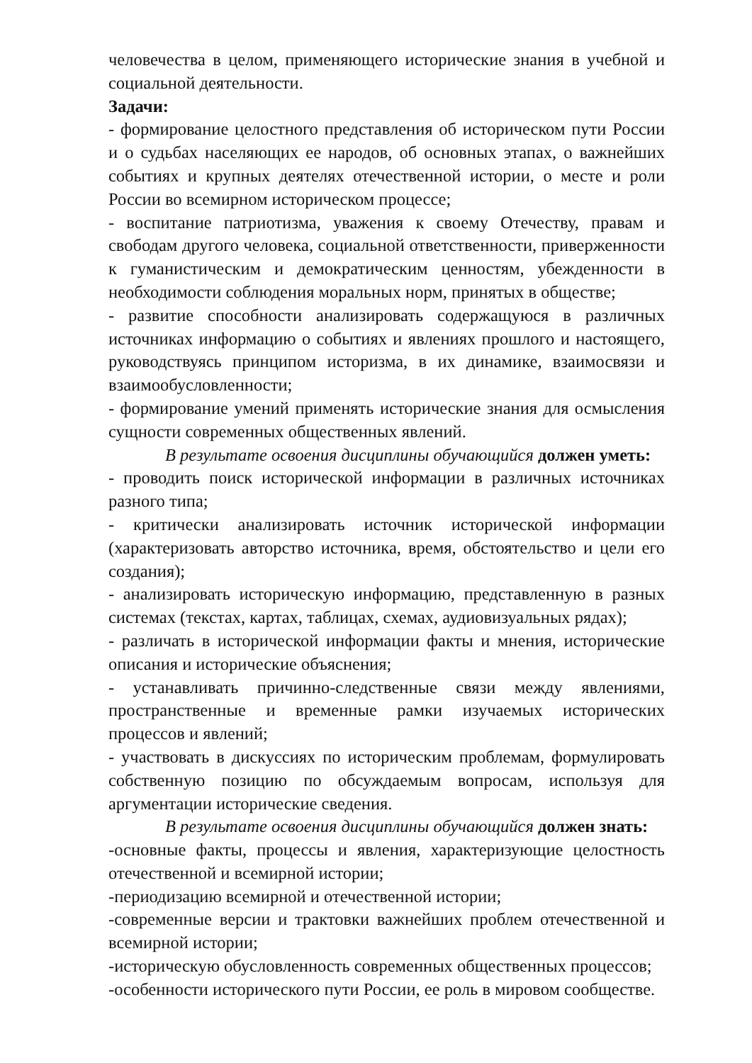человечества в целом, применяющего исторические знания в учебной и социальной деятельности.
Задачи:
- формирование целостного представления об историческом пути России и о судьбах населяющих ее народов, об основных этапах, о важнейших событиях и крупных деятелях отечественной истории, о месте и роли России во всемирном историческом процессе;
- воспитание патриотизма, уважения к своему Отечеству, правам и свободам другого человека, социальной ответственности, приверженности к гуманистическим и демократическим ценностям, убежденности в необходимости соблюдения моральных норм, принятых в обществе;
- развитие способности анализировать содержащуюся в различных источниках информацию о событиях и явлениях прошлого и настоящего, руководствуясь принципом историзма, в их динамике, взаимосвязи и взаимообусловленности;
- формирование умений применять исторические знания для осмысления сущности современных общественных явлений.
В результате освоения дисциплины обучающийся должен уметь:
- проводить поиск исторической информации в различных источниках разного типа;
- критически анализировать источник исторической информации (характеризовать авторство источника, время, обстоятельство и цели его создания);
- анализировать историческую информацию, представленную в разных системах (текстах, картах, таблицах, схемах, аудиовизуальных рядах);
- различать в исторической информации факты и мнения, исторические описания и исторические объяснения;
- устанавливать причинно-следственные связи между явлениями, пространственные и временные рамки изучаемых исторических процессов и явлений;
- участвовать в дискуссиях по историческим проблемам, формулировать собственную позицию по обсуждаемым вопросам, используя для аргументации исторические сведения.
В результате освоения дисциплины обучающийся должен знать:
-основные факты, процессы и явления, характеризующие целостность отечественной и всемирной истории;
-периодизацию всемирной и отечественной истории;
-современные версии и трактовки важнейших проблем отечественной и всемирной истории;
-историческую обусловленность современных общественных процессов;
-особенности исторического пути России, ее роль в мировом сообществе.